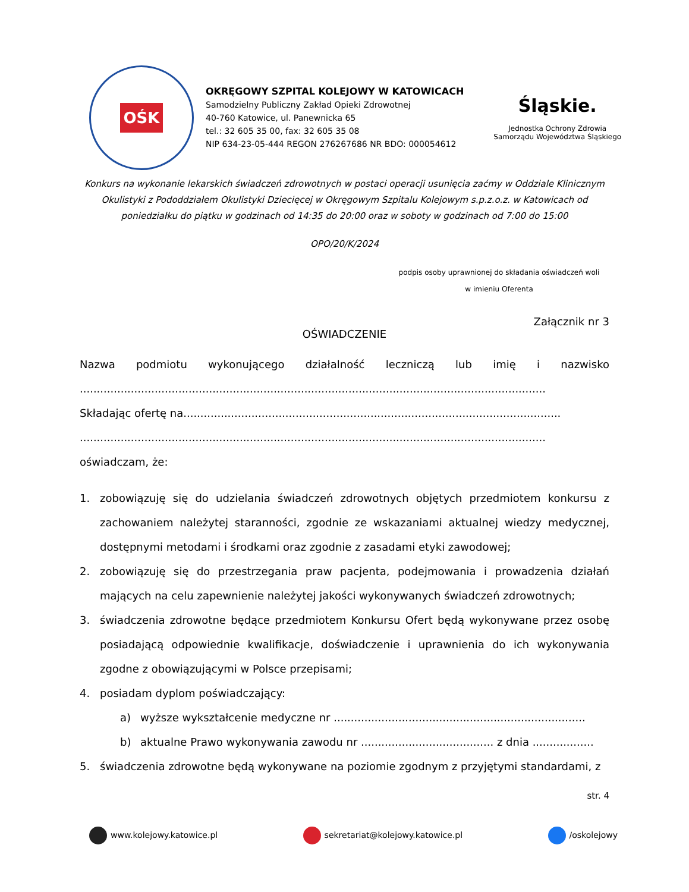OŚK
OKRĘGOWY SZPITAL KOLEJOWY W KATOWICACH
Samodzielny Publiczny Zakład Opieki Zdrowotnej
40-760 Katowice, ul. Panewnicka 65
tel.: 32 605 35 00, fax: 32 605 35 08
NIP 634-23-05-444 REGON 276267686 NR BDO: 000054612
Śląskie.
Jednostka Ochrony Zdrowia
Samorządu Województwa Śląskiego
Konkurs na wykonanie lekarskich świadczeń zdrowotnych w postaci operacji usunięcia zaćmy w Oddziale Klinicznym Okulistyki z Pododdziałem Okulistyki Dziecięcej w Okręgowym Szpitalu Kolejowym s.p.z.o.z. w Katowicach od poniedziałku do piątku w godzinach od 14:35 do 20:00 oraz w soboty w godzinach od 7:00 do 15:00
OPO/20/K/2024
podpis osoby uprawnionej do składania oświadczeń woli
w imieniu Oferenta
Załącznik nr 3
OŚWIADCZENIE
Nazwa podmiotu wykonującego działalność leczniczą lub imię i nazwisko
.........................................................................................................................................
Składając ofertę na...............................................................................................................
.........................................................................................................................................
oświadczam, że:
1. zobowiązuję się do udzielania świadczeń zdrowotnych objętych przedmiotem konkursu z zachowaniem należytej staranności, zgodnie ze wskazaniami aktualnej wiedzy medycznej, dostępnymi metodami i środkami oraz zgodnie z zasadami etyki zawodowej;
2. zobowiązuję się do przestrzegania praw pacjenta, podejmowania i prowadzenia działań mających na celu zapewnienie należytej jakości wykonywanych świadczeń zdrowotnych;
3. świadczenia zdrowotne będące przedmiotem Konkursu Ofert będą wykonywane przez osobę posiadającą odpowiednie kwalifikacje, doświadczenie i uprawnienia do ich wykonywania zgodne z obowiązującymi w Polsce przepisami;
4. posiadam dyplom poświadczający:
a) wyższe wykształcenie medyczne nr ..........................................................................
b) aktualne Prawo wykonywania zawodu nr ....................................... z dnia ..................
5. świadczenia zdrowotne będą wykonywane na poziomie zgodnym z przyjętymi standardami, z
str. 4
www.kolejowy.katowice.pl sekretariat@kolejowy.katowice.pl /oskolejowy